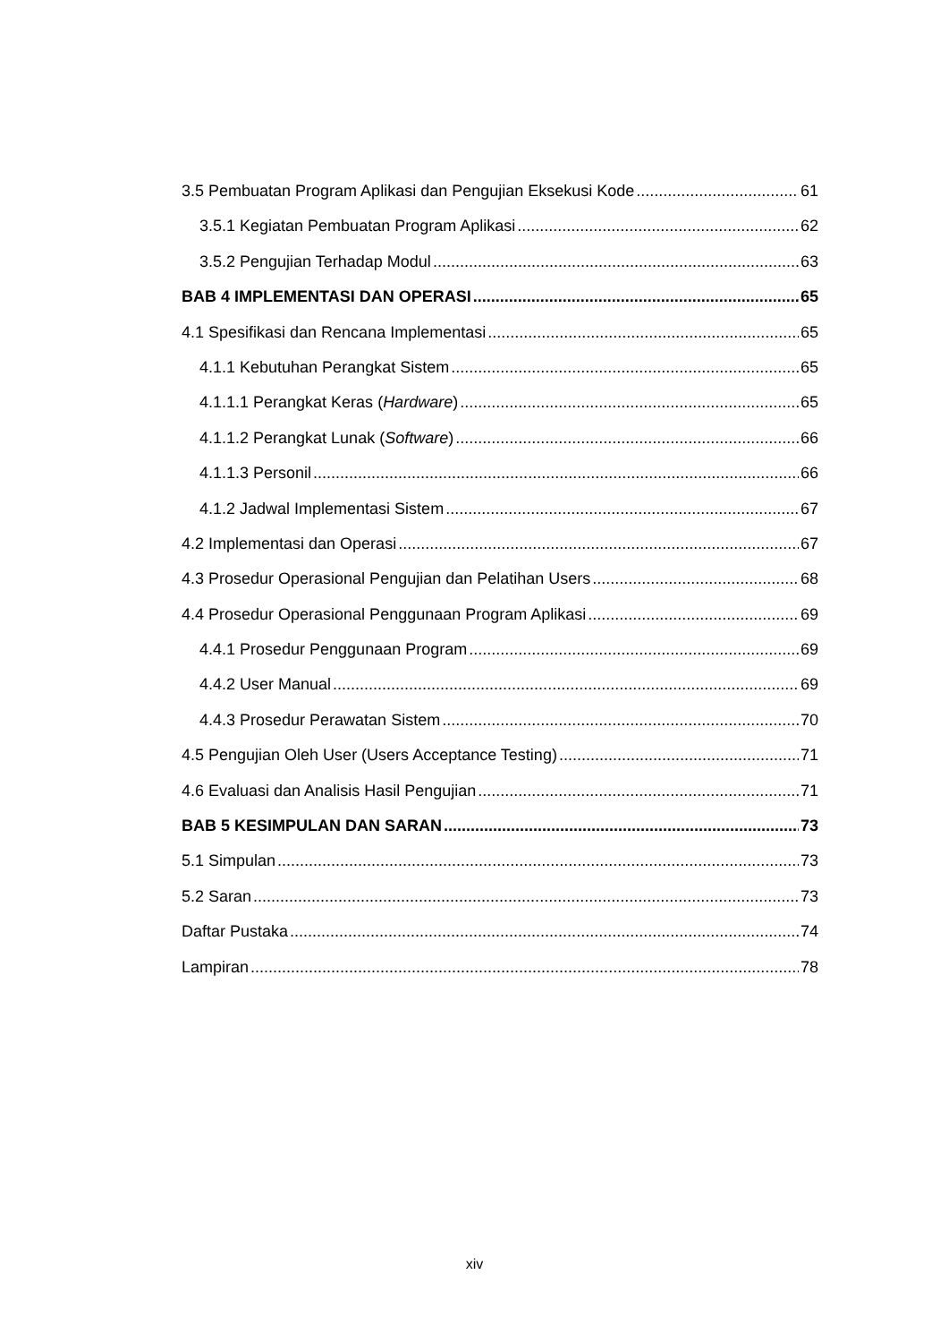3.5 Pembuatan Program Aplikasi dan Pengujian Eksekusi Kode 61
3.5.1 Kegiatan Pembuatan Program Aplikasi 62
3.5.2 Pengujian Terhadap Modul 63
BAB 4 IMPLEMENTASI DAN OPERASI 65
4.1 Spesifikasi dan Rencana Implementasi 65
4.1.1 Kebutuhan Perangkat Sistem 65
4.1.1.1 Perangkat Keras (Hardware) 65
4.1.1.2 Perangkat Lunak (Software) 66
4.1.1.3 Personil 66
4.1.2 Jadwal Implementasi Sistem 67
4.2 Implementasi dan Operasi 67
4.3 Prosedur Operasional Pengujian dan Pelatihan Users 68
4.4 Prosedur Operasional Penggunaan Program Aplikasi 69
4.4.1 Prosedur Penggunaan Program 69
4.4.2 User Manual 69
4.4.3 Prosedur Perawatan Sistem 70
4.5 Pengujian Oleh User (Users Acceptance Testing) 71
4.6 Evaluasi dan Analisis Hasil Pengujian 71
BAB 5 KESIMPULAN DAN SARAN 73
5.1 Simpulan 73
5.2 Saran 73
Daftar Pustaka 74
Lampiran 78
xiv